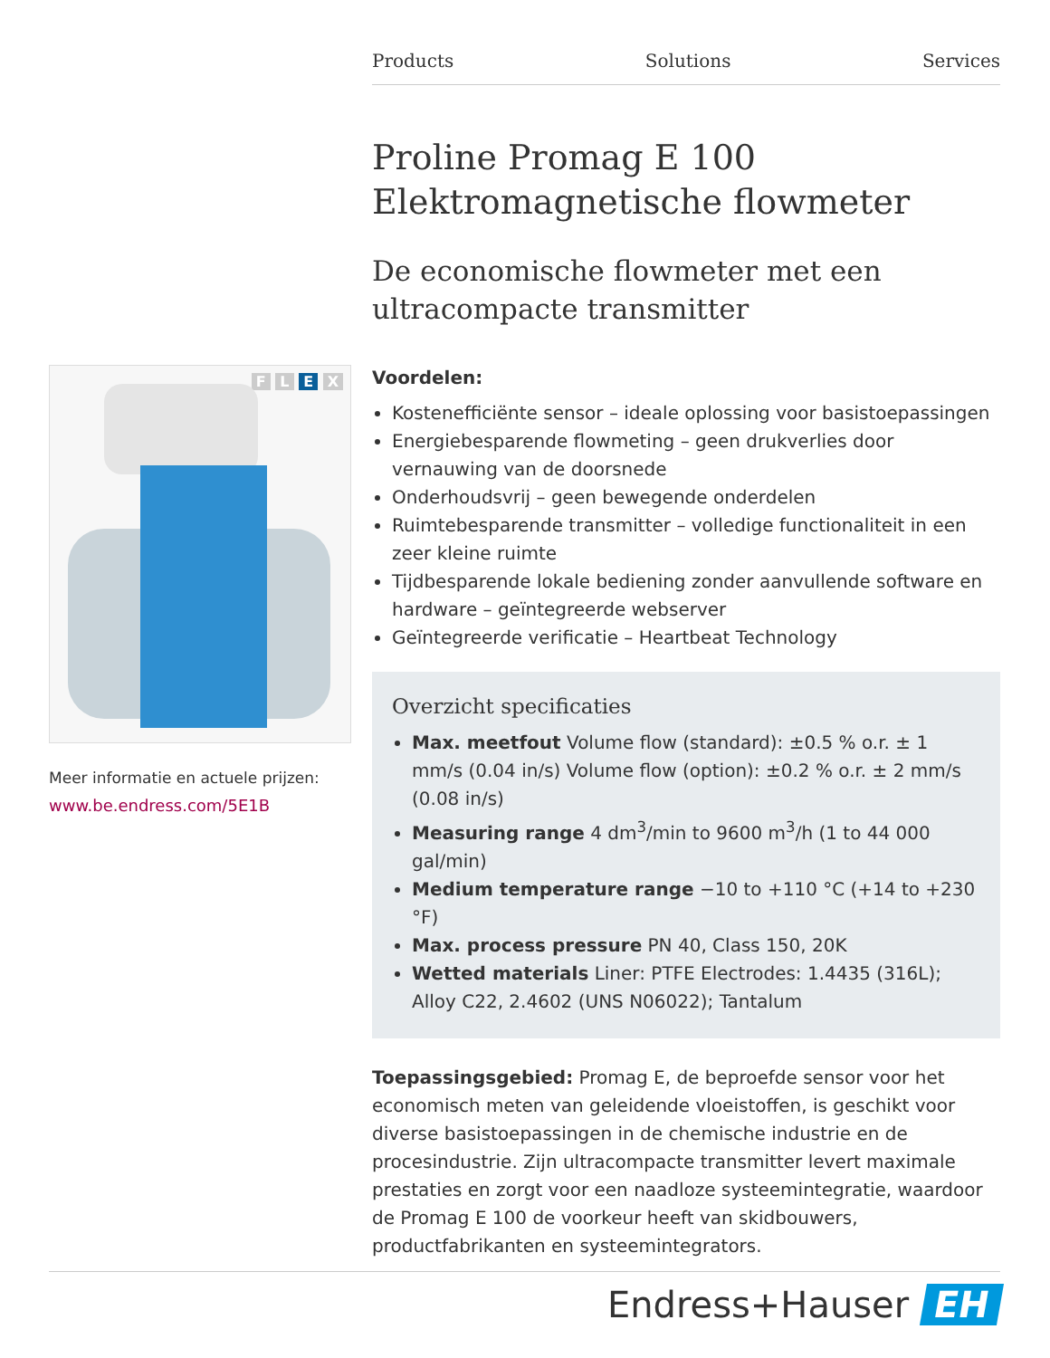Products Solutions Services
F L E X
Meer informatie en actuele prijzen:
www.be.endress.com/5E1B
Proline Promag E 100
Elektromagnetische flowmeter
De economische flowmeter met een
ultracompacte transmitter
Voordelen:
Kostenefficiënte sensor – ideale oplossing voor basistoepassingen
Energiebesparende flowmeting – geen drukverlies door vernauwing van de doorsnede
Onderhoudsvrij – geen bewegende onderdelen
Ruimtebesparende transmitter – volledige functionaliteit in een zeer kleine ruimte
Tijdbesparende lokale bediening zonder aanvullende software en hardware – geïntegreerde webserver
Geïntegreerde verificatie – Heartbeat Technology
Overzicht specificaties
Max. meetfout Volume flow (standard): ±0.5 % o.r. ± 1 mm/s (0.04 in/s) Volume flow (option): ±0.2 % o.r. ± 2 mm/s (0.08 in/s)
Measuring range 4 dm<sup>3</sup>/min to 9600 m<sup>3</sup>/h (1 to 44 000 gal/min)
Medium temperature range −10 to +110 °C (+14 to +230 °F)
Max. process pressure PN 40, Class 150, 20K
Wetted materials Liner: PTFE Electrodes: 1.4435 (316L); Alloy C22, 2.4602 (UNS N06022); Tantalum
Toepassingsgebied: Promag E, de beproefde sensor voor het economisch meten van geleidende vloeistoffen, is geschikt voor diverse basistoepassingen in de chemische industrie en de procesindustrie. Zijn ultracompacte transmitter levert maximale prestaties en zorgt voor een naadloze systeemintegratie, waardoor de Promag E 100 de voorkeur heeft van skidbouwers, productfabrikanten en systeemintegrators.
Endress+Hauser EH